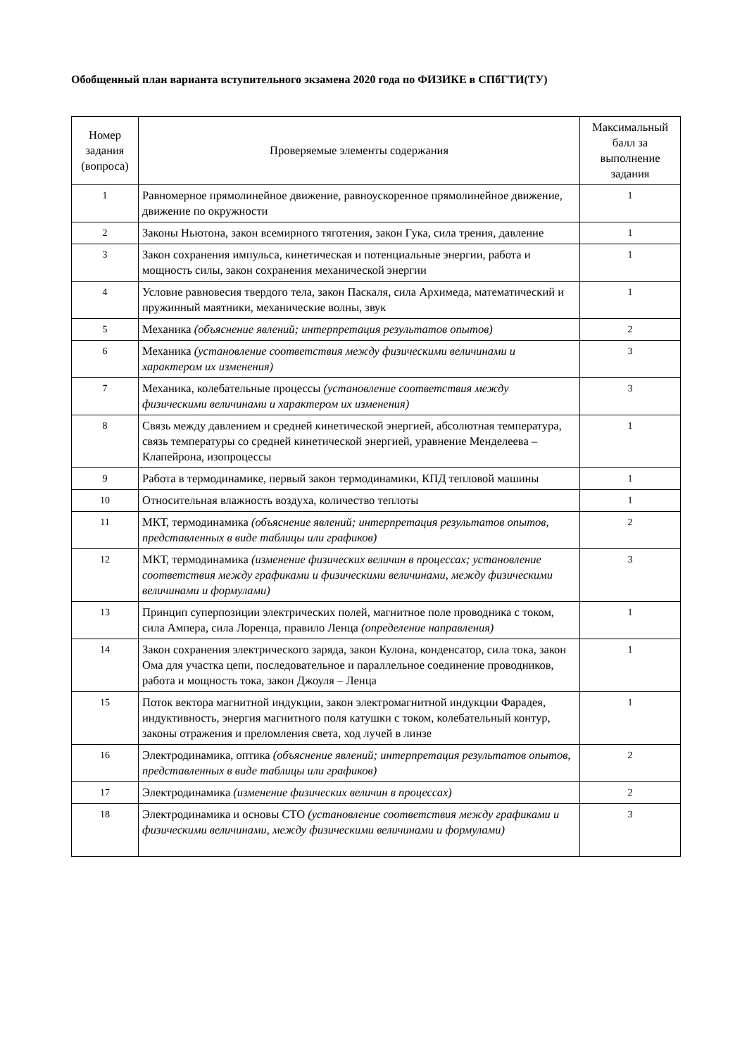Обобщенный план варианта вступительного экзамена 2020 года по ФИЗИКЕ в СПбГТИ(ТУ)
| Номер задания (вопроса) | Проверяемые элементы содержания | Максимальный балл за выполнение задания |
| --- | --- | --- |
| 1 | Равномерное прямолинейное движение, равноускоренное прямолинейное движение, движение по окружности | 1 |
| 2 | Законы Ньютона, закон всемирного тяготения, закон Гука, сила трения, давление | 1 |
| 3 | Закон сохранения импульса, кинетическая и потенциальные энергии, работа и мощность силы, закон сохранения механической энергии | 1 |
| 4 | Условие равновесия твердого тела, закон Паскаля, сила Архимеда, математический и пружинный маятники, механические волны, звук | 1 |
| 5 | Механика (объяснение явлений; интерпретация результатов опытов) | 2 |
| 6 | Механика (установление соответствия между физическими величинами и характером их изменения) | 3 |
| 7 | Механика, колебательные процессы (установление соответствия между физическими величинами и характером их изменения) | 3 |
| 8 | Связь между давлением и средней кинетической энергией, абсолютная температура, связь температуры со средней кинетической энергией, уравнение Менделеева – Клапейрона, изопроцессы | 1 |
| 9 | Работа в термодинамике, первый закон термодинамики, КПД тепловой машины | 1 |
| 10 | Относительная влажность воздуха, количество теплоты | 1 |
| 11 | МКТ, термодинамика (объяснение явлений; интерпретация результатов опытов, представленных в виде таблицы или графиков) | 2 |
| 12 | МКТ, термодинамика (изменение физических величин в процессах; установление соответствия между графиками и физическими величинами, между физическими величинами и формулами) | 3 |
| 13 | Принцип суперпозиции электрических полей, магнитное поле проводника с током, сила Ампера, сила Лоренца, правило Ленца (определение направления) | 1 |
| 14 | Закон сохранения электрического заряда, закон Кулона, конденсатор, сила тока, закон Ома для участка цепи, последовательное и параллельное соединение проводников, работа и мощность тока, закон Джоуля – Ленца | 1 |
| 15 | Поток вектора магнитной индукции, закон электромагнитной индукции Фарадея, индуктивность, энергия магнитного поля катушки с током, колебательный контур, законы отражения и преломления света, ход лучей в линзе | 1 |
| 16 | Электродинамика, оптика (объяснение явлений; интерпретация результатов опытов, представленных в виде таблицы или графиков) | 2 |
| 17 | Электродинамика (изменение физических величин в процессах) | 2 |
| 18 | Электродинамика и основы СТО (установление соответствия между графиками и физическими величинами, между физическими величинами и формулами) | 3 |